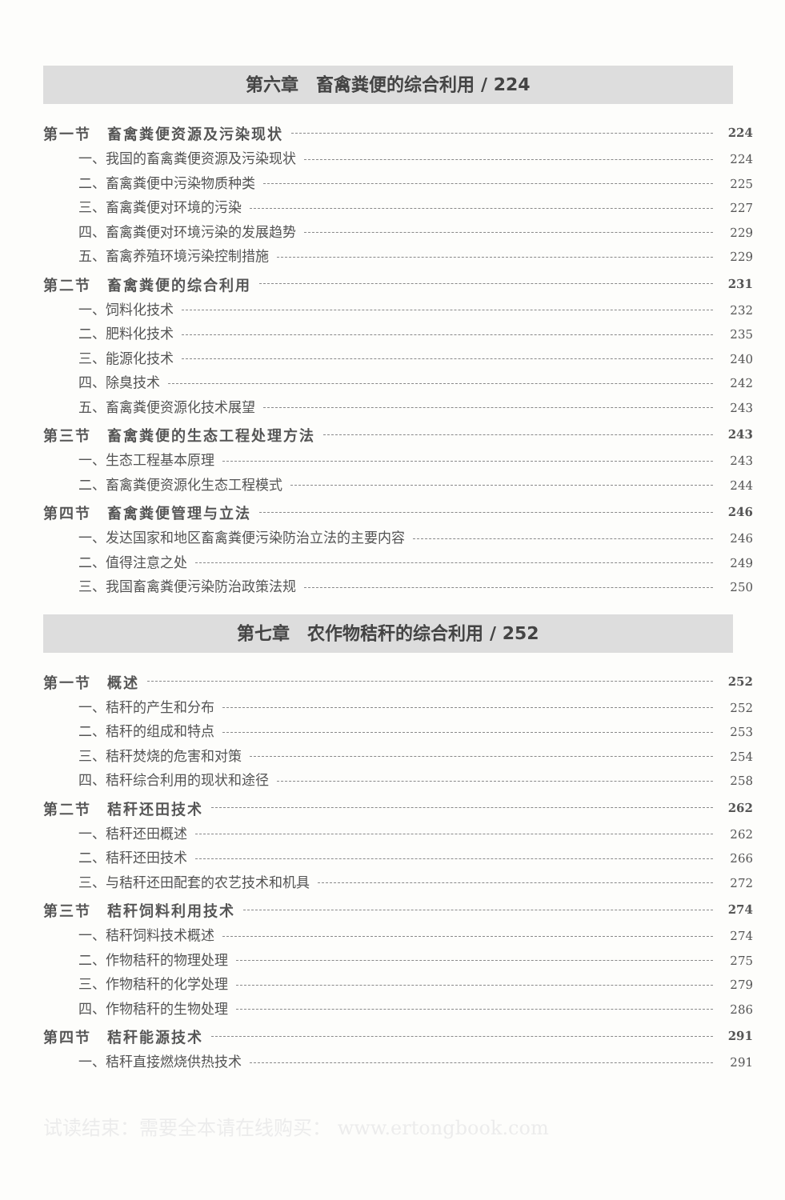第六章　畜禽粪便的综合利用 / 224
第一节　畜禽粪便资源及污染现状 224
一、我国的畜禽粪便资源及污染现状 224
二、畜禽粪便中污染物质种类 225
三、畜禽粪便对环境的污染 227
四、畜禽粪便对环境污染的发展趋势 229
五、畜禽养殖环境污染控制措施 229
第二节　畜禽粪便的综合利用 231
一、饲料化技术 232
二、肥料化技术 235
三、能源化技术 240
四、除臭技术 242
五、畜禽粪便资源化技术展望 243
第三节　畜禽粪便的生态工程处理方法 243
一、生态工程基本原理 243
二、畜禽粪便资源化生态工程模式 244
第四节　畜禽粪便管理与立法 246
一、发达国家和地区畜禽粪便污染防治立法的主要内容 246
二、值得注意之处 249
三、我国畜禽粪便污染防治政策法规 250
第七章　农作物秸秆的综合利用 / 252
第一节　概述 252
一、秸秆的产生和分布 252
二、秸秆的组成和特点 253
三、秸秆焚烧的危害和对策 254
四、秸秆综合利用的现状和途径 258
第二节　秸秆还田技术 262
一、秸秆还田概述 262
二、秸秆还田技术 266
三、与秸秆还田配套的农艺技术和机具 272
第三节　秸秆饲料利用技术 274
一、秸秆饲料技术概述 274
二、作物秸秆的物理处理 275
三、作物秸秆的化学处理 279
四、作物秸秆的生物处理 286
第四节　秸秆能源技术 291
一、秸秆直接燃烧供热技术 291
试读结束：需要全本请在线购买： www.ertongbook.com